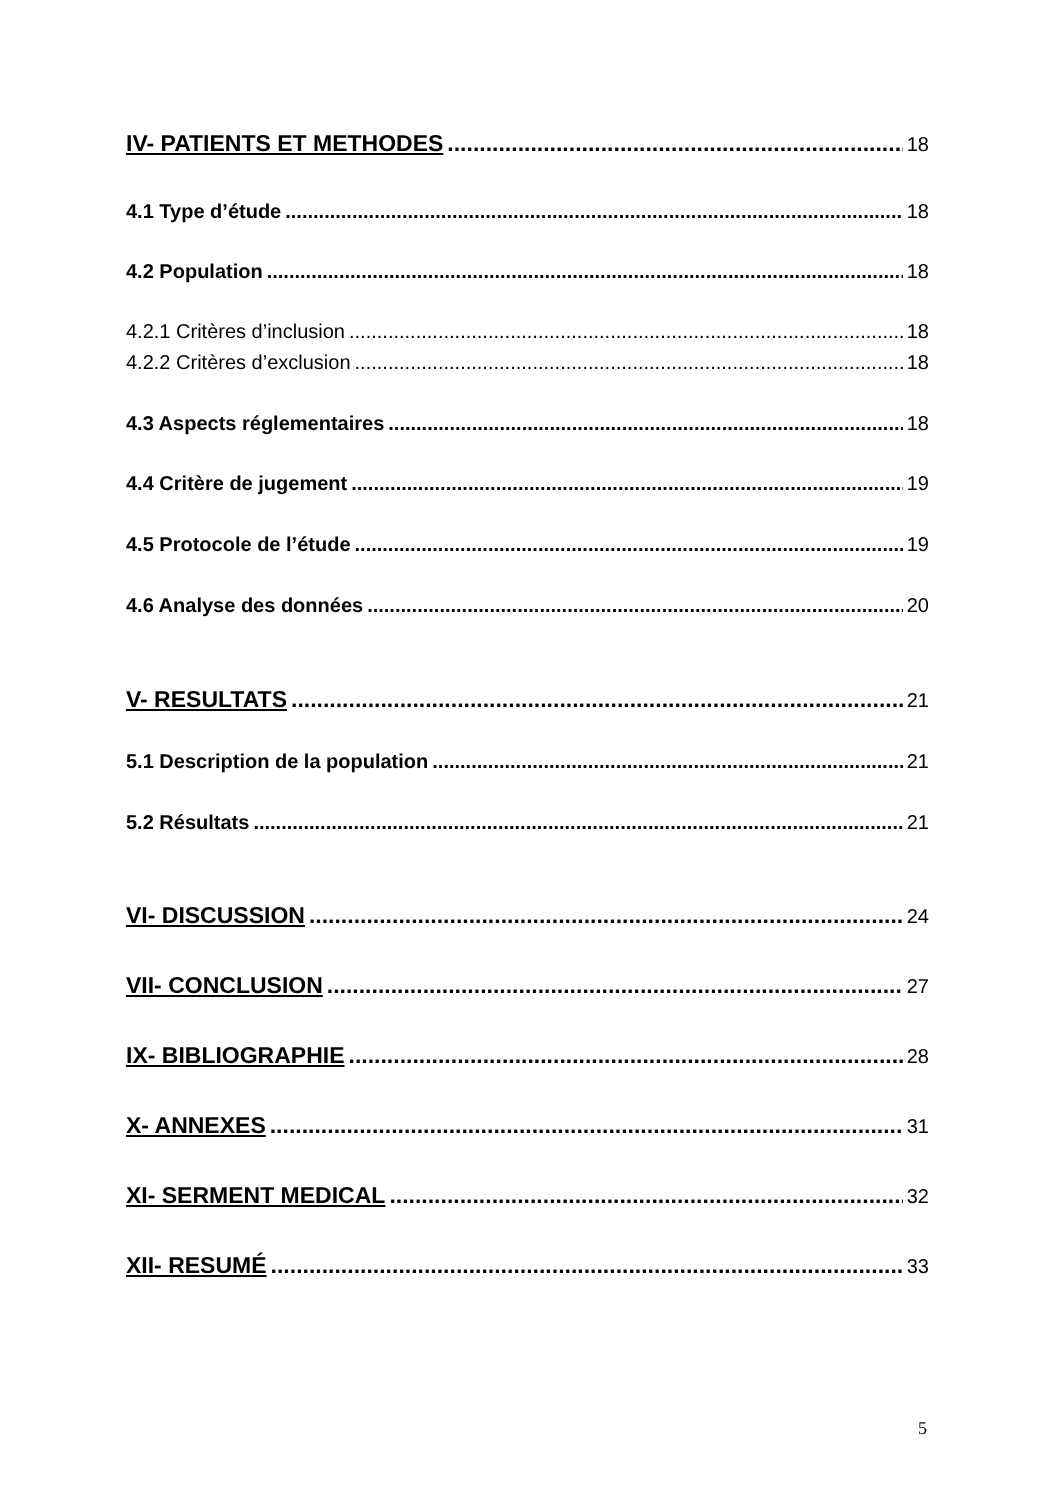IV- PATIENTS ET METHODES 18
4.1 Type d’étude 18
4.2 Population 18
4.2.1 Critères d’inclusion 18
4.2.2 Critères d’exclusion 18
4.3 Aspects réglementaires 18
4.4 Critère de jugement 19
4.5 Protocole de l’étude 19
4.6 Analyse des données 20
V- RESULTATS 21
5.1 Description de la population 21
5.2 Résultats 21
VI- DISCUSSION 24
VII- CONCLUSION 27
IX- BIBLIOGRAPHIE 28
X- ANNEXES 31
XI- SERMENT MEDICAL 32
XII- RESUMÉ 33
5